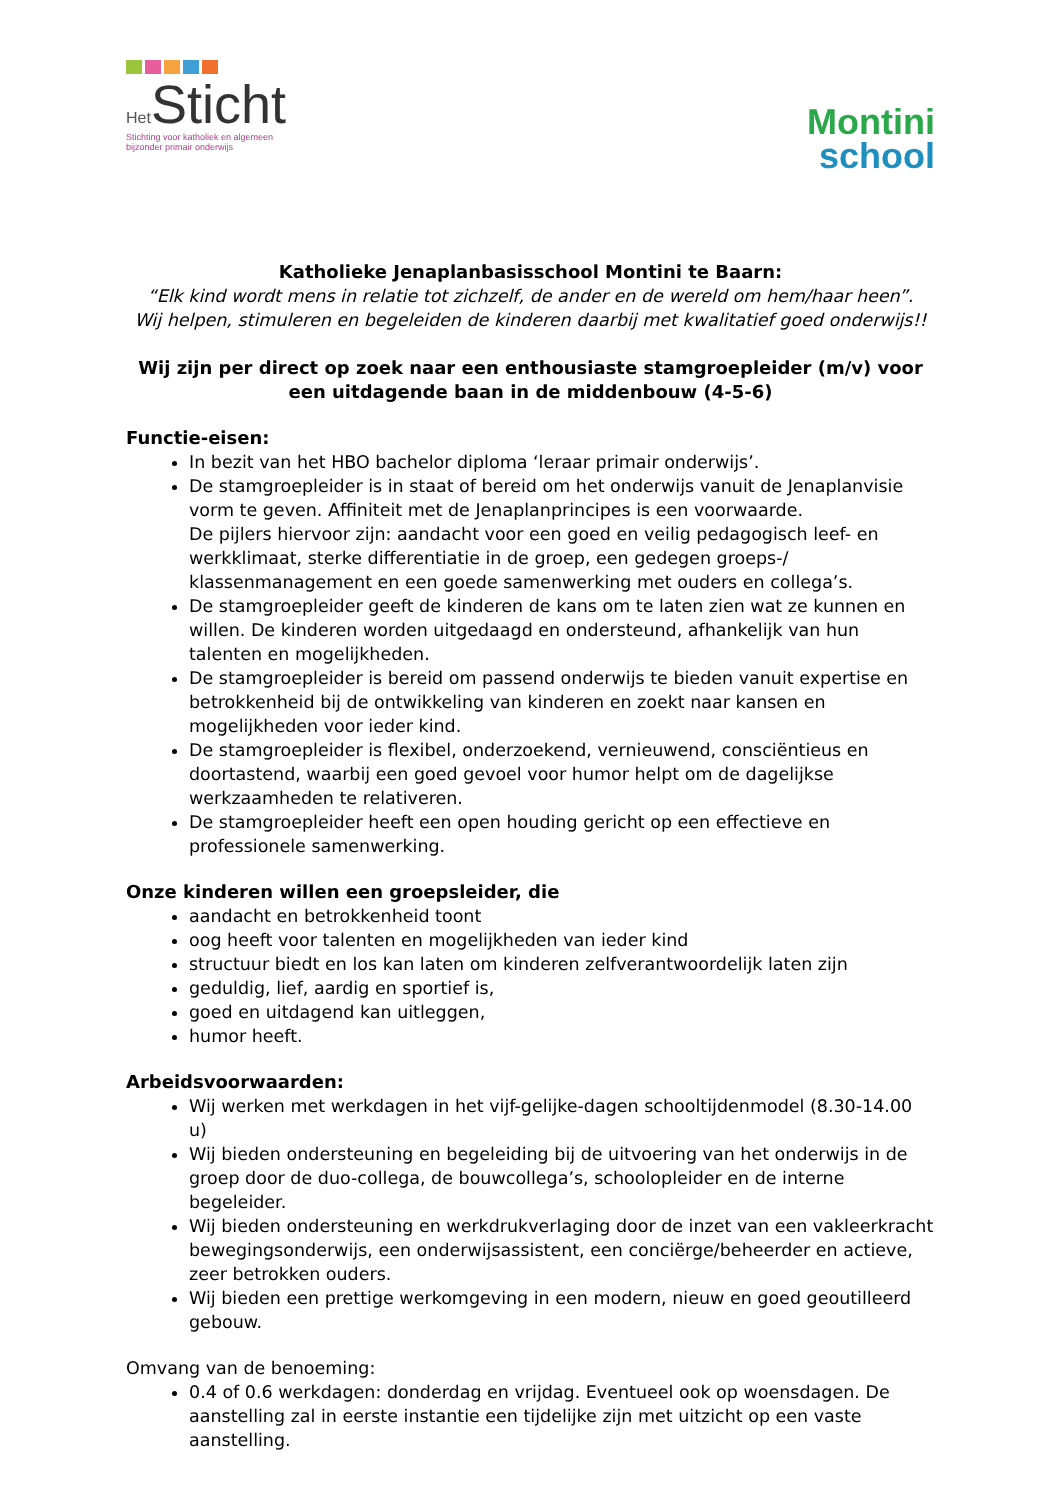Het Sticht
Stichting voor katholiek en algemeen
bijzonder primair onderwijs
Montini
school
Katholieke Jenaplanbasisschool Montini te Baarn:
“Elk kind wordt mens in relatie tot zichzelf, de ander en de wereld om hem/haar heen”.
Wij helpen, stimuleren en begeleiden de kinderen daarbij met kwalitatief goed onderwijs!!
Wij zijn per direct op zoek naar een enthousiaste stamgroepleider (m/v) voor een uitdagende baan in de middenbouw (4-5-6)
Functie-eisen:
In bezit van het HBO bachelor diploma ‘leraar primair onderwijs’.
De stamgroepleider is in staat of bereid om het onderwijs vanuit de Jenaplanvisie vorm te geven. Affiniteit met de Jenaplanprincipes is een voorwaarde.
De pijlers hiervoor zijn: aandacht voor een goed en veilig pedagogisch leef- en werkklimaat, sterke differentiatie in de groep, een gedegen groeps-/ klassenmanagement en een goede samenwerking met ouders en collega’s.
De stamgroepleider geeft de kinderen de kans om te laten zien wat ze kunnen en willen. De kinderen worden uitgedaagd en ondersteund, afhankelijk van hun talenten en mogelijkheden.
De stamgroepleider is bereid om passend onderwijs te bieden vanuit expertise en betrokkenheid bij de ontwikkeling van kinderen en zoekt naar kansen en mogelijkheden voor ieder kind.
De stamgroepleider is flexibel, onderzoekend, vernieuwend, consciëntieus en doortastend, waarbij een goed gevoel voor humor helpt om de dagelijkse werkzaamheden te relativeren.
De stamgroepleider heeft een open houding gericht op een effectieve en professionele samenwerking.
Onze kinderen willen een groepsleider, die
aandacht en betrokkenheid toont
oog heeft voor talenten en mogelijkheden van ieder kind
structuur biedt en los kan laten om kinderen zelfverantwoordelijk laten zijn
geduldig, lief, aardig en sportief is,
goed en uitdagend kan uitleggen,
humor heeft.
Arbeidsvoorwaarden:
Wij werken met werkdagen in het vijf-gelijke-dagen schooltijdenmodel (8.30-14.00 u)
Wij bieden ondersteuning en begeleiding bij de uitvoering van het onderwijs in de groep door de duo-collega, de bouwcollega’s, schoolopleider en de interne begeleider.
Wij bieden ondersteuning en werkdrukverlaging door de inzet van een vakleerkracht bewegingsonderwijs, een onderwijsassistent, een conciërge/beheerder en actieve, zeer betrokken ouders.
Wij bieden een prettige werkomgeving in een modern, nieuw en goed geoutilleerd gebouw.
Omvang van de benoeming:
0.4 of 0.6 werkdagen: donderdag en vrijdag. Eventueel ook op woensdagen. De aanstelling zal in eerste instantie een tijdelijke zijn met uitzicht op een vaste aanstelling.